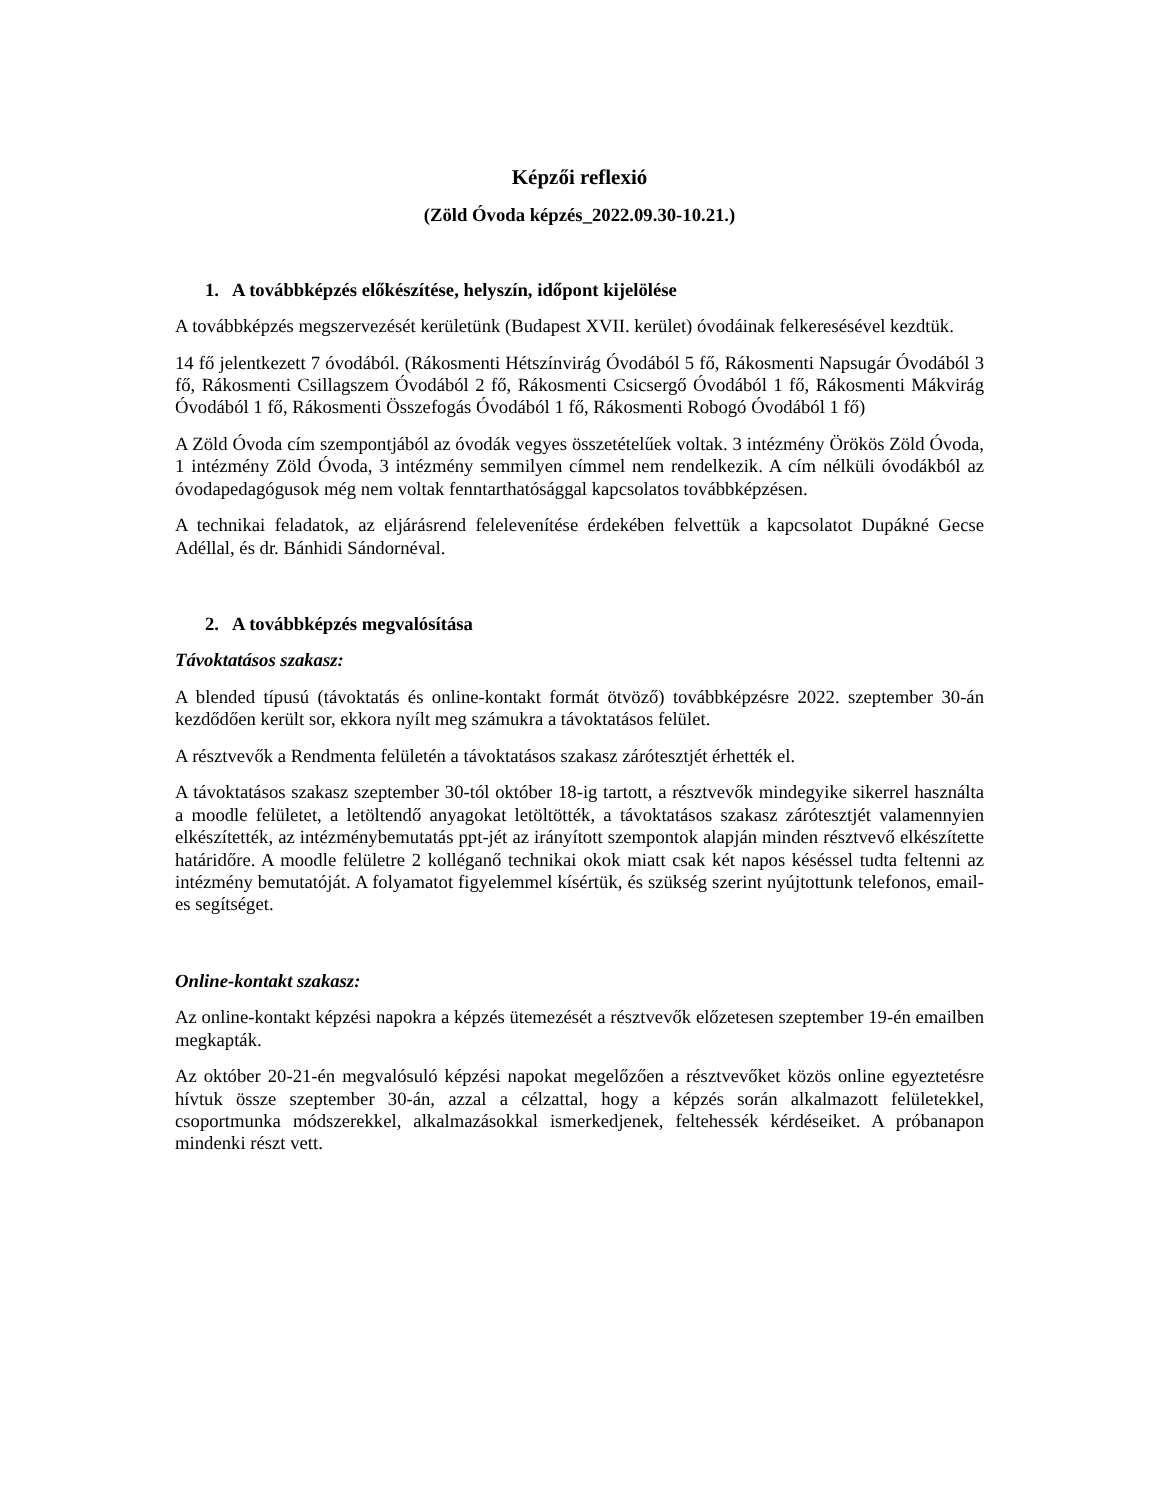Képzői reflexió
(Zöld Óvoda képzés_2022.09.30-10.21.)
1. A továbbképzés előkészítése, helyszín, időpont kijelölése
A továbbképzés megszervezését kerületünk (Budapest XVII. kerület) óvodáinak felkeresésével kezdtük.
14 fő jelentkezett 7 óvodából. (Rákosmenti Hétszínvirág Óvodából 5 fő, Rákosmenti Napsugár Óvodából 3 fő, Rákosmenti Csillagszem Óvodából 2 fő, Rákosmenti Csicsergő Óvodából 1 fő, Rákosmenti Mákvirág Óvodából 1 fő, Rákosmenti Összefogás Óvodából 1 fő, Rákosmenti Robogó Óvodából 1 fő)
A Zöld Óvoda cím szempontjából az óvodák vegyes összetételűek voltak. 3 intézmény Örökös Zöld Óvoda, 1 intézmény Zöld Óvoda, 3 intézmény semmilyen címmel nem rendelkezik. A cím nélküli óvodákból az óvodapedagógusok még nem voltak fenntarthatósággal kapcsolatos továbbképzésen.
A technikai feladatok, az eljárásrend felelevenítése érdekében felvettük a kapcsolatot Dupákné Gecse Adéllal, és dr. Bánhidi Sándornéval.
2. A továbbképzés megvalósítása
Távoktatásos szakasz:
A blended típusú (távoktatás és online-kontakt formát ötvöző) továbbképzésre 2022. szeptember 30-án kezdődően került sor, ekkora nyílt meg számukra a távoktatásos felület.
A résztvevők a Rendmenta felületén a távoktatásos szakasz zárótesztjét érhették el.
A távoktatásos szakasz szeptember 30-tól október 18-ig tartott, a résztvevők mindegyike sikerrel használta a moodle felületet, a letöltendő anyagokat letöltötték, a távoktatásos szakasz zárótesztjét valamennyien elkészítették, az intézménybemutatás ppt-jét az irányított szempontok alapján minden résztvevő elkészítette határidőre. A moodle felületre 2 kolléganő technikai okok miatt csak két napos késéssel tudta feltenni az intézmény bemutatóját. A folyamatot figyelemmel kísértük, és szükség szerint nyújtottunk telefonos, email-es segítséget.
Online-kontakt szakasz:
Az online-kontakt képzési napokra a képzés ütemezését a résztvevők előzetesen szeptember 19-én emailben megkapták.
Az október 20-21-én megvalósuló képzési napokat megelőzően a résztvevőket közös online egyeztetésre hívtuk össze szeptember 30-án, azzal a célzattal, hogy a képzés során alkalmazott felületekkel, csoportmunka módszerekkel, alkalmazásokkal ismerkedjenek, feltehessék kérdéseiket. A próbanapon mindenki részt vett.